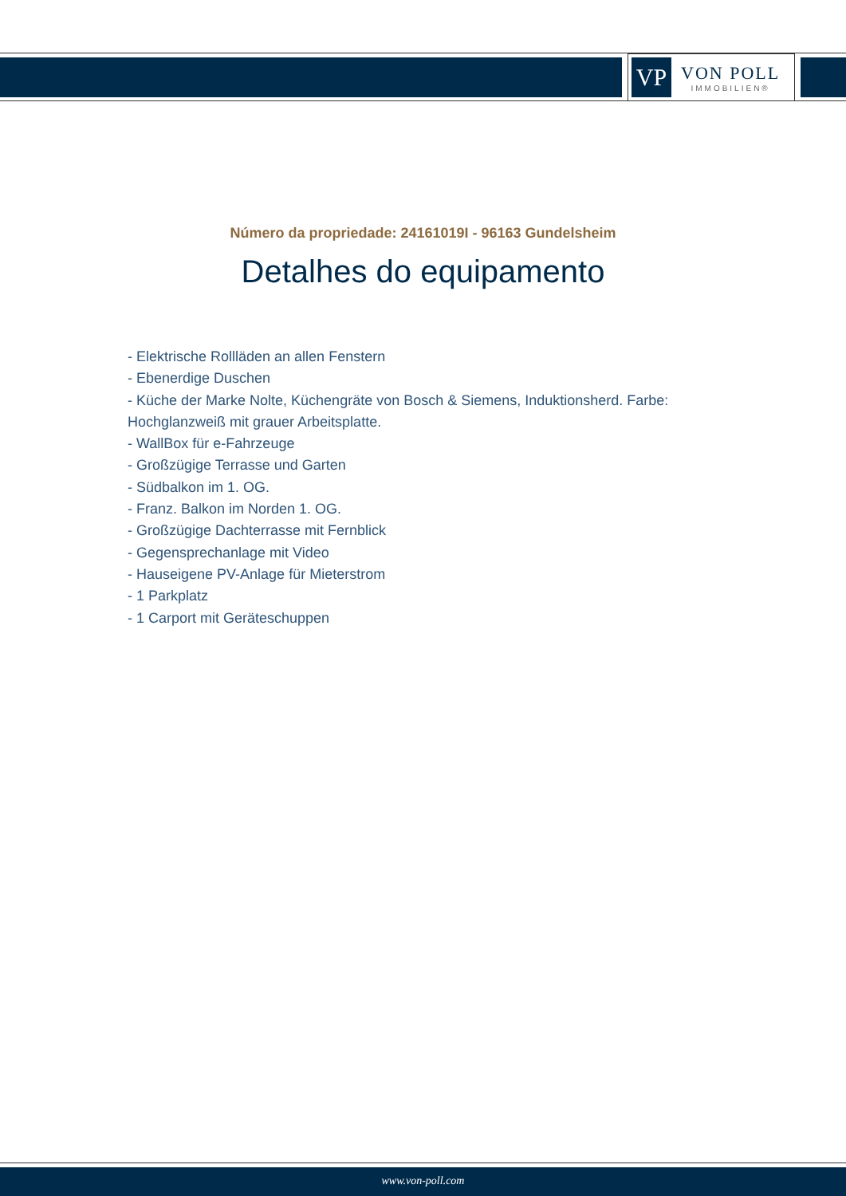VP
VON POLL
IMMOBILIEN®
Número da propriedade: 24161019I - 96163 Gundelsheim
Detalhes do equipamento
- Elektrische Rollläden an allen Fenstern
- Ebenerdige Duschen
- Küche der Marke Nolte, Küchengräte von Bosch & Siemens, Induktionsherd. Farbe: Hochglanzweiß mit grauer Arbeitsplatte.
- WallBox für e-Fahrzeuge
- Großzügige Terrasse und Garten
- Südbalkon im 1. OG.
- Franz. Balkon im Norden 1. OG.
- Großzügige Dachterrasse mit Fernblick
- Gegensprechanlage mit Video
- Hauseigene PV-Anlage für Mieterstrom
- 1 Parkplatz
- 1 Carport mit Geräteschuppen
www.von-poll.com